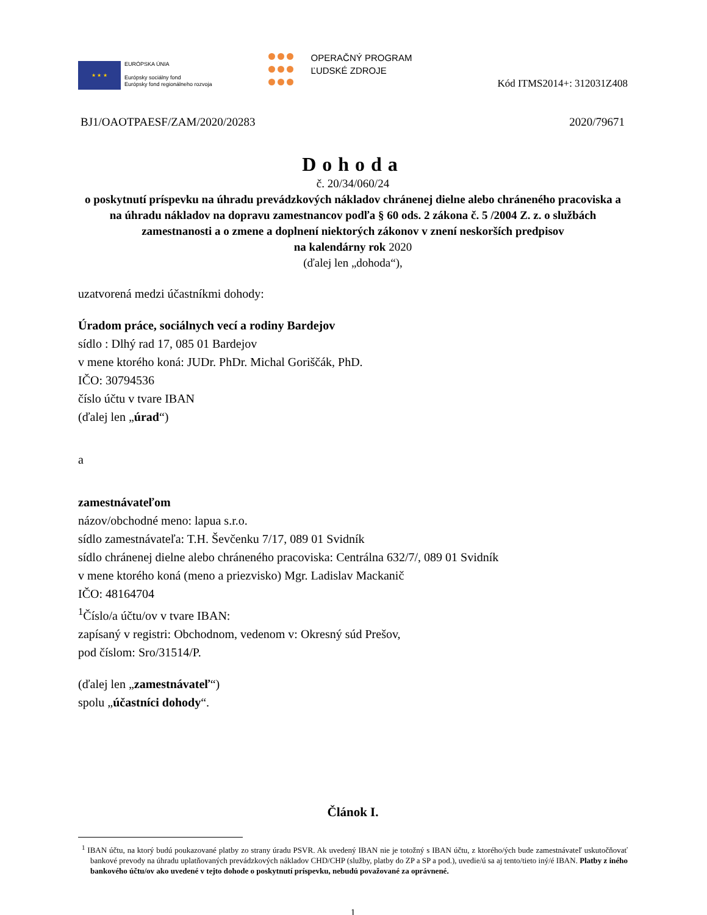★ ★ ★
EURÓPSKA ÚNIA
Európsky sociálny fond
Európsky fond regionálneho rozvoja
OPERAČNÝ PROGRAM
ĽUDSKÉ ZDROJE
Kód ITMS2014+: 312031Z408
BJ1/OAOTPAESF/ZAM/2020/20283 2020/79671
Dohoda
č. 20/34/060/24
o poskytnutí príspevku na úhradu prevádzkových nákladov chránenej dielne alebo chráneného pracoviska a na úhradu nákladov na dopravu zamestnancov podľa § 60 ods. 2 zákona č. 5 /2004 Z. z. o službách zamestnanosti a o zmene a doplnení niektorých zákonov v znení neskorších predpisov
na kalendárny rok 2020
(ďalej len „dohoda“),
uzatvorená medzi účastníkmi dohody:
Úradom práce, sociálnych vecí a rodiny Bardejov
sídlo : Dlhý rad 17, 085 01 Bardejov
v mene ktorého koná: JUDr. PhDr. Michal Goriščák, PhD.
IČO: 30794536
číslo účtu v tvare IBAN
(ďalej len „úrad“)
a
zamestnávateľom
názov/obchodné meno: lapua s.r.o.
sídlo zamestnávateľa: T.H. Ševčenku 7/17, 089 01 Svidník
sídlo chránenej dielne alebo chráneného pracoviska: Centrálna 632/7/, 089 01 Svidník
v mene ktorého koná (meno a priezvisko) Mgr. Ladislav Mackanič
IČO: 48164704
<sup>1</sup> Číslo/a účtu/ov v tvare IBAN:
zapísaný v registri: Obchodnom, vedenom v: Okresný súd Prešov,
pod číslom: Sro/31514/P.
(ďalej len „zamestnávateľ“)
spolu „účastníci dohody“.
Článok I.
<sup>1</sup> IBAN účtu, na ktorý budú poukazované platby zo strany úradu PSVR. Ak uvedený IBAN nie je totožný s IBAN účtu, z ktorého/ých bude zamestnávateľ uskutočňovať bankové prevody na úhradu uplatňovaných prevádzkových nákladov CHD/CHP (služby, platby do ZP a SP a pod.), uvedie/ú sa aj tento/tieto iný/é IBAN. Platby z iného bankového účtu/ov ako uvedené v tejto dohode o poskytnutí príspevku, nebudú považované za oprávnené.
1